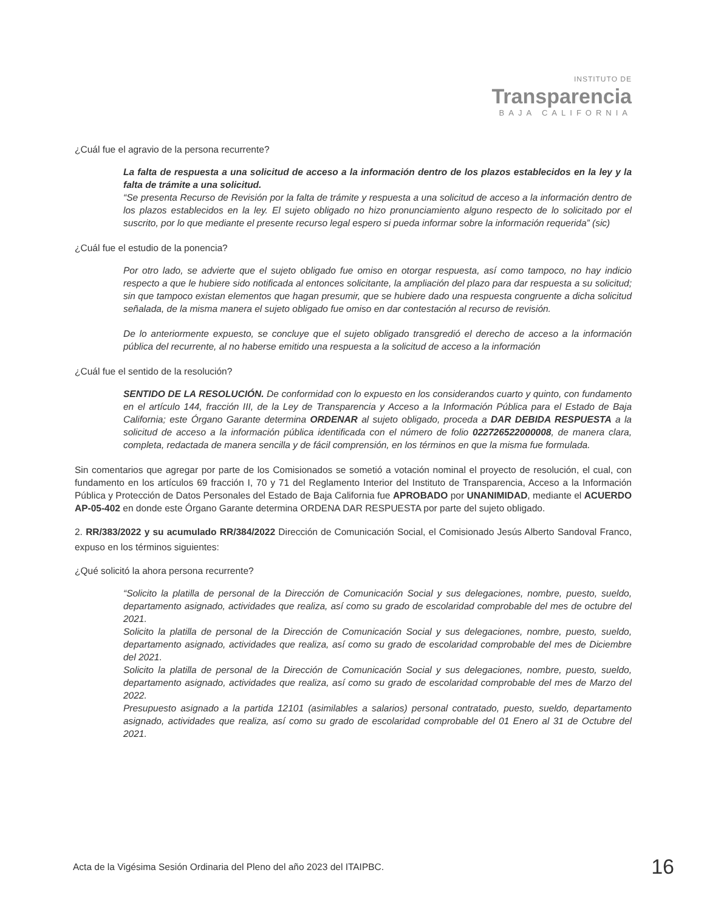INSTITUTO DE
Transparencia
BAJA CALIFORNIA
¿Cuál fue el agravio de la persona recurrente?
La falta de respuesta a una solicitud de acceso a la información dentro de los plazos establecidos en la ley y la falta de trámite a una solicitud.
“Se presenta Recurso de Revisión por la falta de trámite y respuesta a una solicitud de acceso a la información dentro de los plazos establecidos en la ley. El sujeto obligado no hizo pronunciamiento alguno respecto de lo solicitado por el suscrito, por lo que mediante el presente recurso legal espero si pueda informar sobre la información requerida” (sic)
¿Cuál fue el estudio de la ponencia?
Por otro lado, se advierte que el sujeto obligado fue omiso en otorgar respuesta, así como tampoco, no hay indicio respecto a que le hubiere sido notificada al entonces solicitante, la ampliación del plazo para dar respuesta a su solicitud; sin que tampoco existan elementos que hagan presumir, que se hubiere dado una respuesta congruente a dicha solicitud señalada, de la misma manera el sujeto obligado fue omiso en dar contestación al recurso de revisión.
De lo anteriormente expuesto, se concluye que el sujeto obligado transgredió el derecho de acceso a la información pública del recurrente, al no haberse emitido una respuesta a la solicitud de acceso a la información
¿Cuál fue el sentido de la resolución?
SENTIDO DE LA RESOLUCIÓN. De conformidad con lo expuesto en los considerandos cuarto y quinto, con fundamento en el artículo 144, fracción III, de la Ley de Transparencia y Acceso a la Información Pública para el Estado de Baja California; este Órgano Garante determina ORDENAR al sujeto obligado, proceda a DAR DEBIDA RESPUESTA a la solicitud de acceso a la información pública identificada con el número de folio 022726522000008, de manera clara, completa, redactada de manera sencilla y de fácil comprensión, en los términos en que la misma fue formulada.
Sin comentarios que agregar por parte de los Comisionados se sometió a votación nominal el proyecto de resolución, el cual, con fundamento en los artículos 69 fracción I, 70 y 71 del Reglamento Interior del Instituto de Transparencia, Acceso a la Información Pública y Protección de Datos Personales del Estado de Baja California fue APROBADO por UNANIMIDAD, mediante el ACUERDO AP-05-402 en donde este Órgano Garante determina ORDENA DAR RESPUESTA por parte del sujeto obligado.
2. RR/383/2022 y su acumulado RR/384/2022 Dirección de Comunicación Social, el Comisionado Jesús Alberto Sandoval Franco, expuso en los términos siguientes:
¿Qué solicitó la ahora persona recurrente?
“Solicito la platilla de personal de la Dirección de Comunicación Social y sus delegaciones, nombre, puesto, sueldo, departamento asignado, actividades que realiza, así como su grado de escolaridad comprobable del mes de octubre del 2021.
Solicito la platilla de personal de la Dirección de Comunicación Social y sus delegaciones, nombre, puesto, sueldo, departamento asignado, actividades que realiza, así como su grado de escolaridad comprobable del mes de Diciembre del 2021.
Solicito la platilla de personal de la Dirección de Comunicación Social y sus delegaciones, nombre, puesto, sueldo, departamento asignado, actividades que realiza, así como su grado de escolaridad comprobable del mes de Marzo del 2022.
Presupuesto asignado a la partida 12101 (asimilables a salarios) personal contratado, puesto, sueldo, departamento asignado, actividades que realiza, así como su grado de escolaridad comprobable del 01 Enero al 31 de Octubre del 2021.
Acta de la Vigésima Sesión Ordinaria del Pleno del año 2023 del ITAIPBC. 16